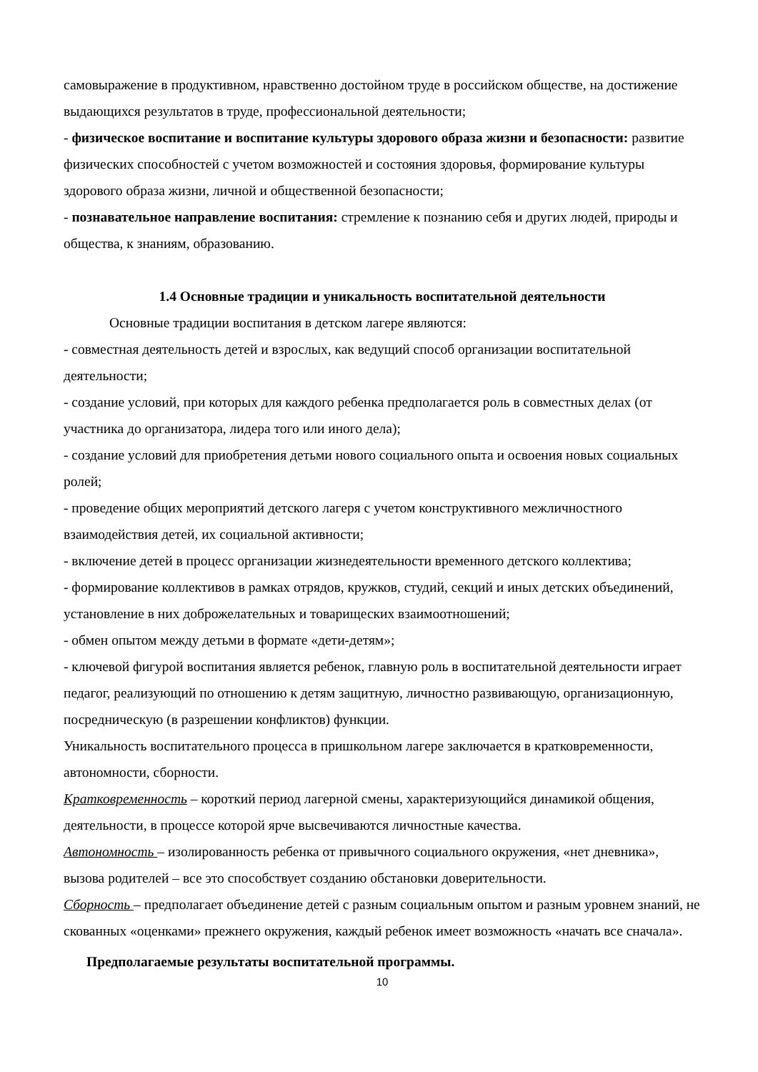самовыражение в продуктивном, нравственно достойном труде в российском обществе, на достижение выдающихся результатов в труде, профессиональной деятельности;
- физическое воспитание и воспитание культуры здорового образа жизни и безопасности: развитие физических способностей с учетом возможностей и состояния здоровья, формирование культуры здорового образа жизни, личной и общественной безопасности;
- познавательное направление воспитания: стремление к познанию себя и других людей, природы и общества, к знаниям, образованию.
1.4 Основные традиции и уникальность воспитательной деятельности
Основные традиции воспитания в детском лагере являются:
- совместная деятельность детей и взрослых, как ведущий способ организации воспитательной деятельности;
- создание условий, при которых для каждого ребенка предполагается роль в совместных делах (от участника до организатора, лидера того или иного дела);
- создание условий для приобретения детьми нового социального опыта и освоения новых социальных ролей;
- проведение общих мероприятий детского лагеря с учетом конструктивного межличностного взаимодействия детей, их социальной активности;
- включение детей в процесс организации жизнедеятельности временного детского коллектива;
- формирование коллективов в рамках отрядов, кружков, студий, секций и иных детских объединений, установление в них доброжелательных и товарищеских взаимоотношений;
- обмен опытом между детьми в формате «дети-детям»;
- ключевой фигурой воспитания является ребенок, главную роль в воспитательной деятельности играет педагог, реализующий по отношению к детям защитную, личностно развивающую, организационную, посредническую (в разрешении конфликтов) функции.
Уникальность воспитательного процесса в пришкольном лагере заключается в кратковременности, автономности, сборности.
Кратковременность – короткий период лагерной смены, характеризующийся динамикой общения, деятельности, в процессе которой ярче высвечиваются личностные качества.
Автономность – изолированность ребенка от привычного социального окружения, «нет дневника», вызова родителей – все это способствует созданию обстановки доверительности.
Сборность – предполагает объединение детей с разным социальным опытом и разным уровнем знаний, не скованных «оценками» прежнего окружения, каждый ребенок имеет возможность «начать все сначала».
Предполагаемые результаты воспитательной программы.
10